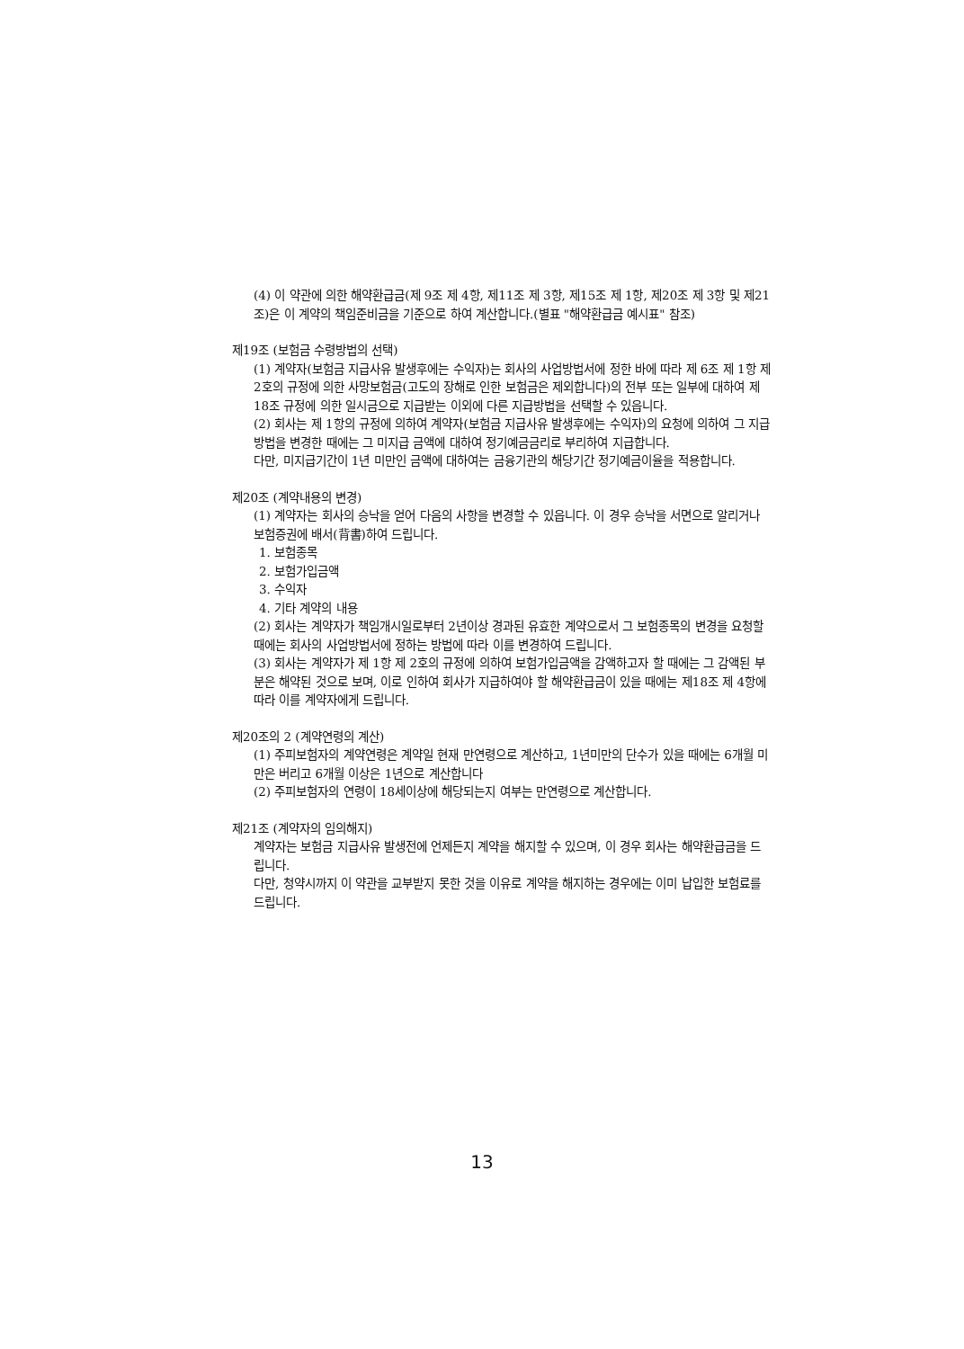(4) 이 약관에 의한 해약환급금(제 9조 제 4항, 제11조 제 3항, 제15조 제 1항, 제20조 제 3항 및 제21조)은 이 계약의 책임준비금을 기준으로 하여 계산합니다.(별표 "해약환급금 예시표" 참조)
제19조 (보험금 수령방법의 선택)
(1) 계약자(보험금 지급사유 발생후에는 수익자)는 회사의 사업방법서에 정한 바에 따라 제 6조 제 1항 제 2호의 규정에 의한 사망보험금(고도의 장해로 인한 보험금은 제외합니다)의 전부 또는 일부에 대하여 제18조 규정에 의한 일시금으로 지급받는 이외에 다른 지급방법을 선택할 수 있읍니다.
(2) 회사는 제 1항의 규정에 의하여 계약자(보험금 지급사유 발생후에는 수익자)의 요청에 의하여 그 지급방법을 변경한 때에는 그 미지급 금액에 대하여 정기예금금리로 부리하여 지급합니다.
다만, 미지급기간이 1년 미만인 금액에 대하여는 금융기관의 해당기간 정기예금이율을 적용합니다.
제20조 (계약내용의 변경)
(1) 계약자는 회사의 승낙을 얻어 다음의 사항을 변경할 수 있읍니다. 이 경우 승낙을 서면으로 알리거나 보험증권에 배서(背書)하여 드립니다.
1. 보험종목
2. 보험가입금액
3. 수익자
4. 기타 계약의 내용
(2) 회사는 계약자가 책임개시일로부터 2년이상 경과된 유효한 계약으로서 그 보험종목의 변경을 요청할 때에는 회사의 사업방법서에 정하는 방법에 따라 이를 변경하여 드립니다.
(3) 회사는 계약자가 제 1항 제 2호의 규정에 의하여 보험가입금액을 감액하고자 할 때에는 그 감액된 부분은 해약된 것으로 보며, 이로 인하여 회사가 지급하여야 할 해약환급금이 있을 때에는 제18조 제 4항에 따라 이를 계약자에게 드립니다.
제20조의 2 (계약연령의 계산)
(1) 주피보험자의 계약연령은 계약일 현재 만연령으로 계산하고, 1년미만의 단수가 있을 때에는 6개월 미만은 버리고 6개월 이상은 1년으로 계산합니다
(2) 주피보험자의 연령이 18세이상에 해당되는지 여부는 만연령으로 계산합니다.
제21조 (계약자의 임의해지)
계약자는 보험금 지급사유 발생전에 언제든지 계약을 해지할 수 있으며, 이 경우 회사는 해약환급금을 드립니다.
다만, 청약시까지 이 약관을 교부받지 못한 것을 이유로 계약을 해지하는 경우에는 이미 납입한 보험료를 드립니다.
13